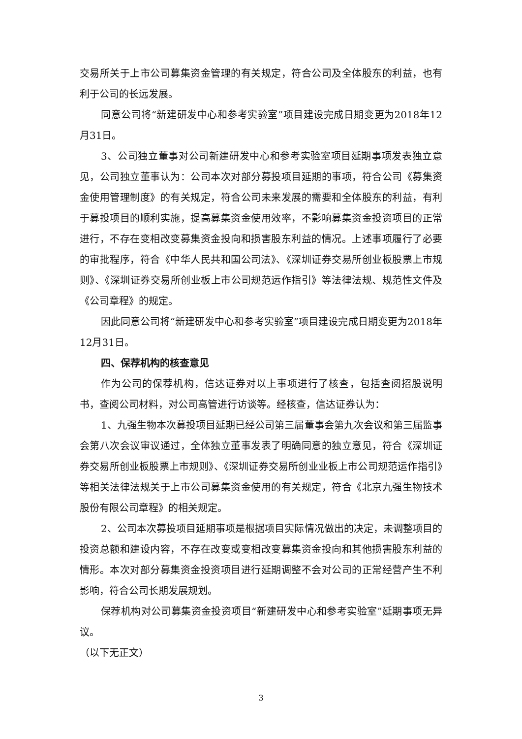交易所关于上市公司募集资金管理的有关规定，符合公司及全体股东的利益，也有利于公司的长远发展。
同意公司将“新建研发中心和参考实验室”项目建设完成日期变更为2018年12月31日。
3、公司独立董事对公司新建研发中心和参考实验室项目延期事项发表独立意见，公司独立董事认为：公司本次对部分募投项目延期的事项，符合公司《募集资金使用管理制度》的有关规定，符合公司未来发展的需要和全体股东的利益，有利于募投项目的顺利实施，提高募集资金使用效率，不影响募集资金投资项目的正常进行，不存在变相改变募集资金投向和损害股东利益的情况。上述事项履行了必要的审批程序，符合《中华人民共和国公司法》、《深圳证券交易所创业板股票上市规则》、《深圳证券交易所创业板上市公司规范运作指引》等法律法规、规范性文件及《公司章程》的规定。
因此同意公司将“新建研发中心和参考实验室”项目建设完成日期变更为2018年12月31日。
四、保荐机构的核查意见
作为公司的保荐机构，信达证券对以上事项进行了核查，包括查阅招股说明书，查阅公司材料，对公司高管进行访谈等。经核查，信达证券认为：
1、九强生物本次募投项目延期已经公司第三届董事会第九次会议和第三届监事会第八次会议审议通过，全体独立董事发表了明确同意的独立意见，符合《深圳证券交易所创业板股票上市规则》、《深圳证券交易所创业业板上市公司规范运作指引》等相关法律法规关于上市公司募集资金使用的有关规定，符合《北京九强生物技术股份有限公司章程》的相关规定。
2、公司本次募投项目延期事项是根据项目实际情况做出的决定，未调整项目的投资总额和建设内容，不存在改变或变相改变募集资金投向和其他损害股东利益的情形。本次对部分募集资金投资项目进行延期调整不会对公司的正常经营产生不利影响，符合公司长期发展规划。
保荐机构对公司募集资金投资项目“新建研发中心和参考实验室”延期事项无异议。
（以下无正文）
3